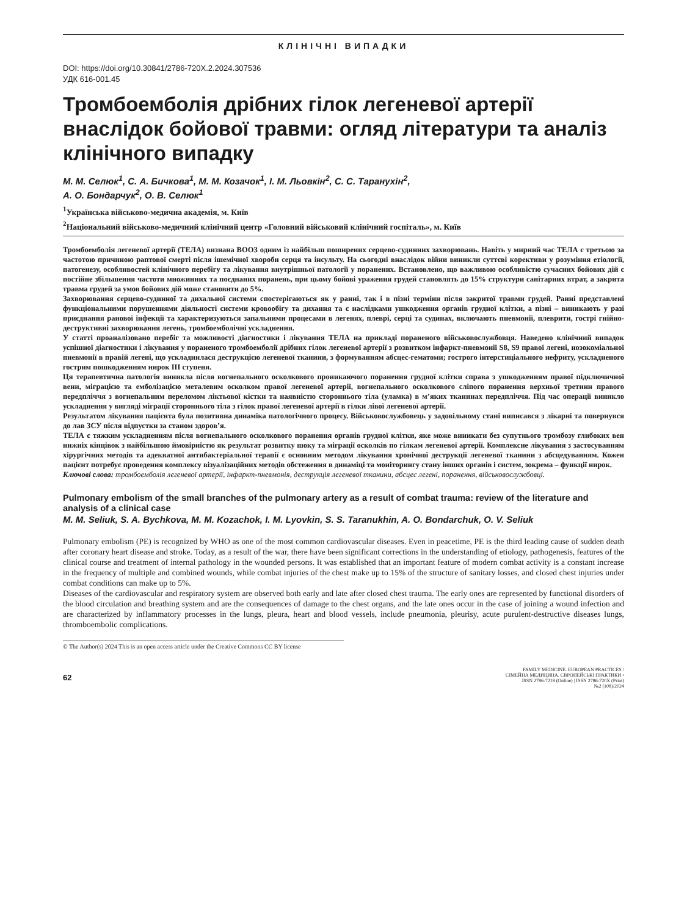КЛІНІЧНІ ВИПАДКИ
DOI: https://doi.org/10.30841/2786-720X.2.2024.307536
УДК 616-001.45
Тромбоемболія дрібних гілок легеневої артерії внаслідок бойової травми: огляд літератури та аналіз клінічного випадку
М. М. Селюк<sup>1</sup>, С. А. Бичкова<sup>1</sup>, М. М. Козачок<sup>1</sup>, І. М. Льовкін<sup>2</sup>, С. С. Таранухін<sup>2</sup>,
А. О. Бондарчук<sup>2</sup>, О. В. Селюк<sup>1</sup>
<sup>1</sup> Українська військово-медична академія, м. Київ
<sup>2</sup> Національний військово-медичний клінічний центр «Головний військовий клінічний госпіталь», м. Київ
Тромбоемболія легеневої артерії (ТЕЛА) визнана ВООЗ одним із найбільш поширених серцево-судинних захворювань. Навіть у мирний час ТЕЛА є третьою за частотою причиною раптової смерті після ішемічної хвороби серця та інсульту. На сьогодні внаслідок війни виникли суттєві корективи у розуміння етіології, патогенезу, особливостей клінічного перебігу та лікування внутрішньої патології у поранених. Встановлено, що важливою особливістю сучасних бойових дій є постійне збільшення частоти множинних та поєднаних поранень, при цьому бойові ураження грудей становлять до 15% структури санітарних втрат, а закрита травма грудей за умов бойових дій може становити до 5%.
Захворювання серцево-судинної та дихальної системи спостерігаються як у ранні, так і в пізні терміни після закритої травми грудей. Ранні представлені функціональними порушеннями діяльності системи кровообігу та дихання та є наслідками ушкодження органів грудної клітки, а пізні – виникають у разі приєднання ранової інфекції та характеризуються запальними процесами в легенях, плеврі, серці та судинах, включають пневмонії, плеврити, гострі гнійно-деструктивні захворювання легень, тромбоемболічні ускладнення.
У статті проаналізовано перебіг та можливості діагностики і лікування ТЕЛА на прикладі пораненого військовослужбовця. Наведено клінічний випадок успішної діагностики і лікування у пораненого тромбоемболії дрібних гілок легеневої артерії з розвитком інфаркт-пневмонії S8, S9 правої легені, нозокоміальної пневмонії в правій легені, що ускладнилася деструкцією легеневої тканини, з формуванням абсцес-гематоми; гострого інтерстиціального нефриту, ускладненого гострим пошкодженням нирок III ступеня.
Ця терапевтична патологія виникла після вогнепального осколкового проникаючого поранення грудної клітки справа з ушкодженням правої підключичної вени, міграцією та емболізацією металевим осколком правої легеневої артерії, вогнепального осколкового сліпого поранення верхньої третини правого передпліччя з вогнепальним переломом ліктьової кістки та наявністю стороннього тіла (уламка) в м’яких тканинах передпліччя. Під час операції виникло ускладнення у вигляді міграції стороннього тіла з гілок правої легеневої артерії в гілки лівої легеневої артерії.
Результатом лікування пацієнта була позитивна динаміка патологічного процесу. Військовослужбовець у задовільному стані виписався з лікарні та повернувся до лав ЗСУ після відпустки за станом здоров’я.
ТЕЛА є тяжким ускладненням після вогнепального осколкового поранення органів грудної клітки, яке може виникати без супутнього тромбозу глибоких вен нижніх кінцівок з найбільшою ймовірністю як результат розвитку шоку та міграції осколків по гілкам легеневої артерії. Комплексне лікування з застосуванням хірургічних методів та адекватної антибактеріальної терапії є основним методом лікування хронічної деструкції легеневої тканини з абсцедуванням. Кожен пацієнт потребує проведення комплексу візуалізаційних методів обстеження в динаміці та моніторингу стану інших органів і систем, зокрема – функції нирок.
Ключові слова: тромбоемболія легеневої артерії, інфаркт-пневмонія, деструкція легеневої тканини, абсцес легені, поранення, військовослужбовці.
Pulmonary embolism of the small branches of the pulmonary artery as a result of combat trauma: review of the literature and analysis of a clinical case
M. M. Seliuk, S. A. Bychkova, M. M. Kozachok, I. M. Lyovkin, S. S. Taranukhin, A. O. Bondarchuk, O. V. Seliuk
Pulmonary embolism (PE) is recognized by WHO as one of the most common cardiovascular diseases. Even in peacetime, PE is the third leading cause of sudden death after coronary heart disease and stroke. Today, as a result of the war, there have been significant corrections in the understanding of etiology, pathogenesis, features of the clinical course and treatment of internal pathology in the wounded persons. It was established that an important feature of modern combat activity is a constant increase in the frequency of multiple and combined wounds, while combat injuries of the chest make up to 15% of the structure of sanitary losses, and closed chest injuries under combat conditions can make up to 5%.
Diseases of the cardiovascular and respiratory system are observed both early and late after closed chest trauma. The early ones are represented by functional disorders of the blood circulation and breathing system and are the consequences of damage to the chest organs, and the late ones occur in the case of joining a wound infection and are characterized by inflammatory processes in the lungs, pleura, heart and blood vessels, include pneumonia, pleurisy, acute purulent-destructive diseases lungs, thromboembolic complications.
© The Author(s) 2024 This is an open access article under the Creative Commons CC BY license
62
FAMILY MEDICINE. EUROPEAN PRACTICES /
СІМЕЙНА МЕДИЦИНА. ЄВРОПЕЙСЬКІ ПРАКТИКИ •
ISSN 2786-7218 (Online) | ISSN 2786-720X (Print)
№2 (108)/2024